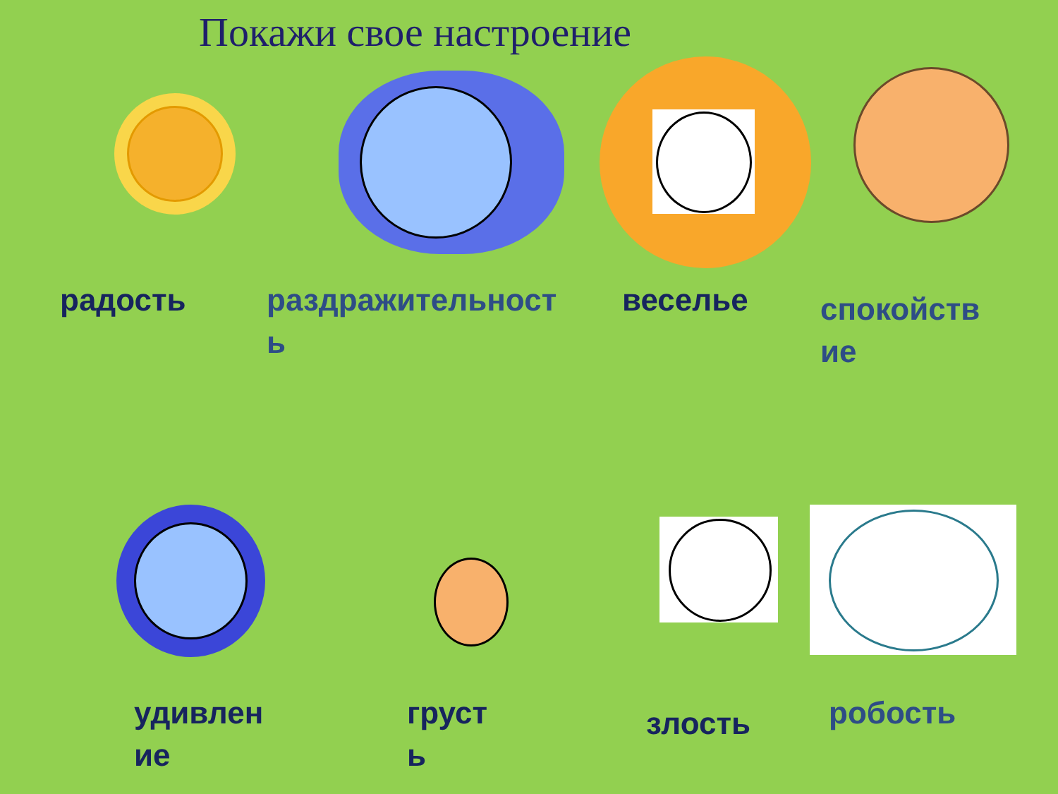Покажи свое настроение
радость
раздражительност
ь
веселье
спокойств
ие
удивлен
ие
груст
ь
злость робость